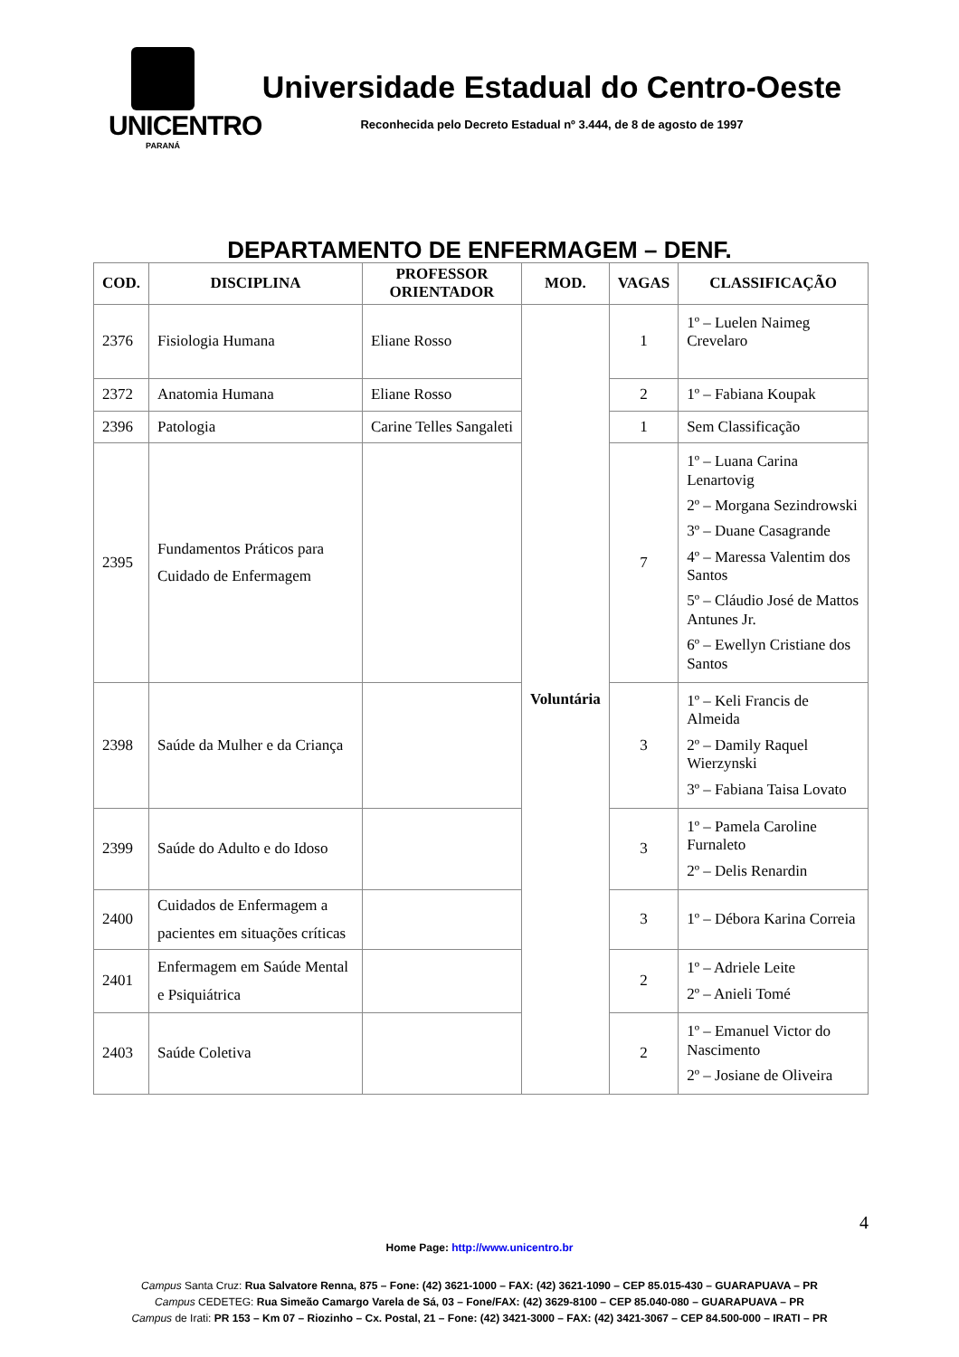UNICENTRO
PARANÁ
Universidade Estadual do Centro-Oeste
Reconhecida pelo Decreto Estadual nº 3.444, de 8 de agosto de 1997
DEPARTAMENTO DE ENFERMAGEM – DENF.
| COD. | DISCIPLINA | PROFESSOR ORIENTADOR | MOD. | VAGAS | CLASSIFICAÇÃO |
| --- | --- | --- | --- | --- | --- |
| 2376 | Fisiologia Humana | Eliane Rosso | Voluntária | 1 | 1º – Luelen Naimeg Crevelaro |
| 2372 | Anatomia Humana | Eliane Rosso | | 2 | 1º – Fabiana Koupak |
| 2396 | Patologia | Carine Telles Sangaleti | | 1 | Sem Classificação |
| 2395 | Fundamentos Práticos para Cuidado de Enfermagem | | | 7 | 1º – Luana Carina Lenartovig 2º – Morgana Sezindrowski 3º – Duane Casagrande 4º – Maressa Valentim dos Santos 5º – Cláudio José de Mattos Antunes Jr. 6º – Ewellyn Cristiane dos Santos |
| 2398 | Saúde da Mulher e da Criança | | | 3 | 1º – Keli Francis de Almeida 2º – Damily Raquel Wierzynski 3º – Fabiana Taisa Lovato |
| 2399 | Saúde do Adulto e do Idoso | | | 3 | 1º – Pamela Caroline Furnaleto 2º – Delis Renardin |
| 2400 | Cuidados de Enfermagem a pacientes em situações críticas | | | 3 | 1º – Débora Karina Correia |
| 2401 | Enfermagem em Saúde Mental e Psiquiátrica | | | 2 | 1º – Adriele Leite 2º – Anieli Tomé |
| 2403 | Saúde Coletiva | | | 2 | 1º – Emanuel Victor do Nascimento 2º – Josiane de Oliveira |
4
Home Page: http://www.unicentro.br
Campus Santa Cruz: Rua Salvatore Renna, 875 – Fone: (42) 3621-1000 – FAX: (42) 3621-1090 – CEP 85.015-430 – GUARAPUAVA – PR
Campus CEDETEG: Rua Simeão Camargo Varela de Sá, 03 – Fone/FAX: (42) 3629-8100 – CEP 85.040-080 – GUARAPUAVA – PR
Campus de Irati: PR 153 – Km 07 – Riozinho – Cx. Postal, 21 – Fone: (42) 3421-3000 – FAX: (42) 3421-3067 – CEP 84.500-000 – IRATI – PR